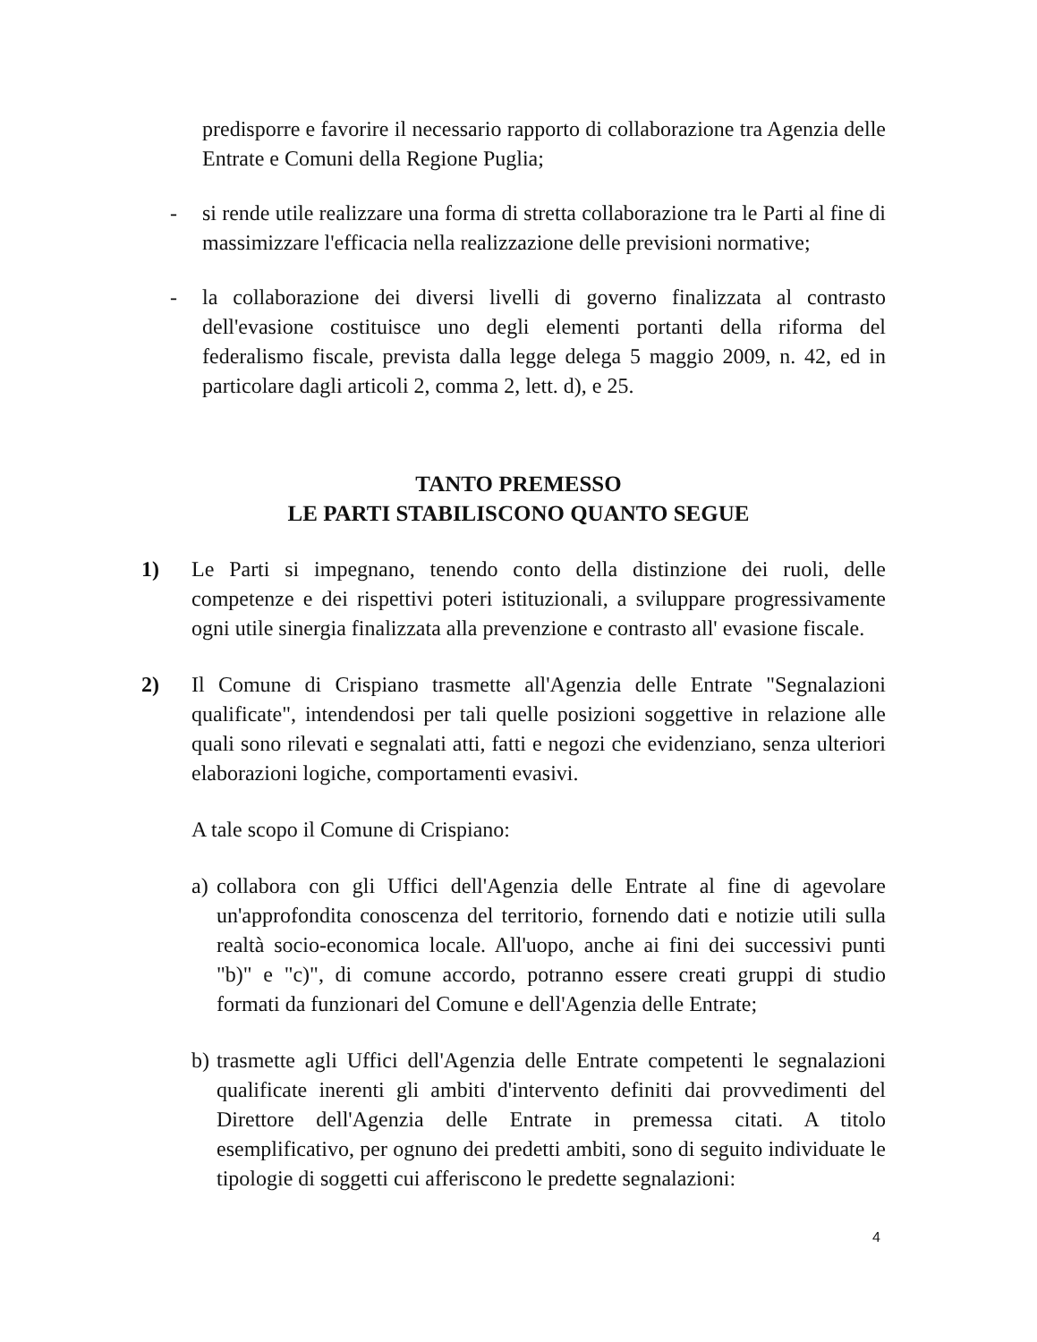predisporre e favorire il necessario rapporto di collaborazione tra Agenzia delle Entrate e Comuni della Regione Puglia;
- si rende utile realizzare una forma di stretta collaborazione tra le Parti al fine di massimizzare l'efficacia nella realizzazione delle previsioni normative;
- la collaborazione dei diversi livelli di governo finalizzata al contrasto dell'evasione costituisce uno degli elementi portanti della riforma del federalismo fiscale, prevista dalla legge delega 5 maggio 2009, n. 42, ed in particolare dagli articoli 2, comma 2, lett. d), e 25.
TANTO PREMESSO
LE PARTI STABILISCONO QUANTO SEGUE
1) Le Parti si impegnano, tenendo conto della distinzione dei ruoli, delle competenze e dei rispettivi poteri istituzionali, a sviluppare progressivamente ogni utile sinergia finalizzata alla prevenzione e contrasto all' evasione fiscale.
2) Il Comune di Crispiano trasmette all'Agenzia delle Entrate "Segnalazioni qualificate", intendendosi per tali quelle posizioni soggettive in relazione alle quali sono rilevati e segnalati atti, fatti e negozi che evidenziano, senza ulteriori elaborazioni logiche, comportamenti evasivi.
A tale scopo il Comune di Crispiano:
a)
collabora con gli Uffici dell'Agenzia delle Entrate al fine di agevolare un'approfondita conoscenza del territorio, fornendo dati e notizie utili sulla realtà socio-economica locale. All'uopo, anche ai fini dei successivi punti "b)" e "c)", di comune accordo, potranno essere creati gruppi di studio formati da funzionari del Comune e dell'Agenzia delle Entrate;
b)
trasmette agli Uffici dell'Agenzia delle Entrate competenti le segnalazioni qualificate inerenti gli ambiti d'intervento definiti dai provvedimenti del Direttore dell'Agenzia delle Entrate in premessa citati. A titolo esemplificativo, per ognuno dei predetti ambiti, sono di seguito individuate le tipologie di soggetti cui afferiscono le predette segnalazioni:
4